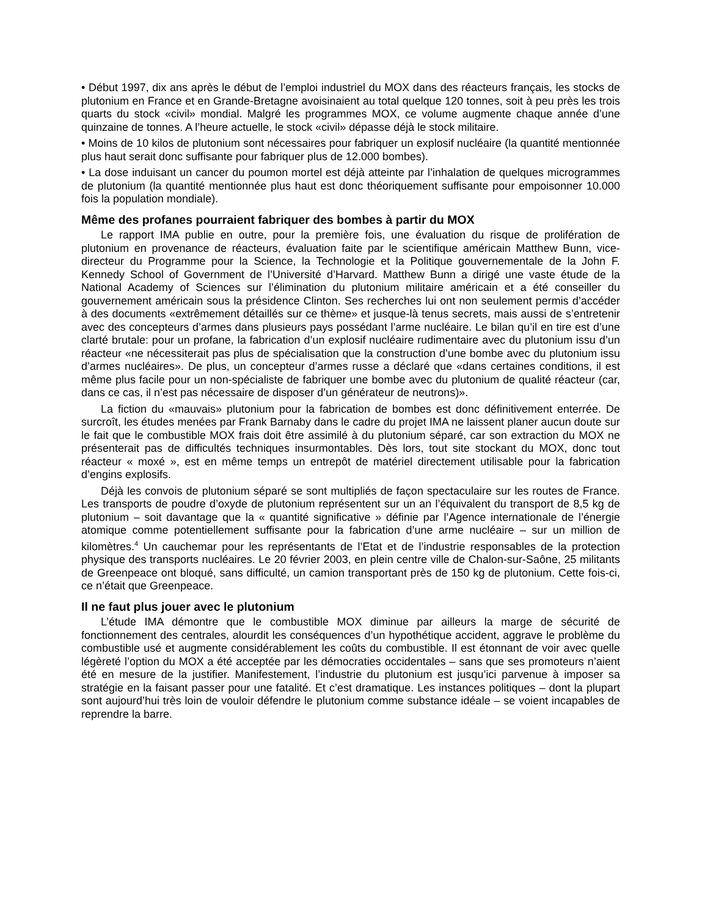• Début 1997, dix ans après le début de l’emploi industriel du MOX dans des réacteurs français, les stocks de plutonium en France et en Grande-Bretagne avoisinaient au total quelque 120 tonnes, soit à peu près les trois quarts du stock «civil» mondial. Malgré les programmes MOX, ce volume augmente chaque année d’une quinzaine de tonnes. A l’heure actuelle, le stock «civil» dépasse déjà le stock militaire.
• Moins de 10 kilos de plutonium sont nécessaires pour fabriquer un explosif nucléaire (la quantité mentionnée plus haut serait donc suffisante pour fabriquer plus de 12.000 bombes).
• La dose induisant un cancer du poumon mortel est déjà atteinte par l’inhalation de quelques microgrammes de plutonium (la quantité mentionnée plus haut est donc théoriquement suffisante pour empoisonner 10.000 fois la population mondiale).
Même des profanes pourraient fabriquer des bombes à partir du MOX
Le rapport IMA publie en outre, pour la première fois, une évaluation du risque de prolifération de plutonium en provenance de réacteurs, évaluation faite par le scientifique américain Matthew Bunn, vice-directeur du Programme pour la Science, la Technologie et la Politique gouvernementale de la John F. Kennedy School of Government de l’Université d’Harvard. Matthew Bunn a dirigé une vaste étude de la National Academy of Sciences sur l’élimination du plutonium militaire américain et a été conseiller du gouvernement américain sous la présidence Clinton. Ses recherches lui ont non seulement permis d’accéder à des documents «extrêmement détaillés sur ce thème» et jusque-là tenus secrets, mais aussi de s’entretenir avec des concepteurs d’armes dans plusieurs pays possédant l’arme nucléaire. Le bilan qu’il en tire est d’une clarté brutale: pour un profane, la fabrication d’un explosif nucléaire rudimentaire avec du plutonium issu d’un réacteur «ne nécessiterait pas plus de spécialisation que la construction d’une bombe avec du plutonium issu d’armes nucléaires». De plus, un concepteur d’armes russe a déclaré que «dans certaines conditions, il est même plus facile pour un non-spécialiste de fabriquer une bombe avec du plutonium de qualité réacteur (car, dans ce cas, il n’est pas nécessaire de disposer d’un générateur de neutrons)».
La fiction du «mauvais» plutonium pour la fabrication de bombes est donc définitivement enterrée. De surcroît, les études menées par Frank Barnaby dans le cadre du projet IMA ne laissent planer aucun doute sur le fait que le combustible MOX frais doit être assimilé à du plutonium séparé, car son extraction du MOX ne présenterait pas de difficultés techniques insurmontables. Dès lors, tout site stockant du MOX, donc tout réacteur « moxé », est en même temps un entrepôt de matériel directement utilisable pour la fabrication d’engins explosifs.
Déjà les convois de plutonium séparé se sont multipliés de façon spectaculaire sur les routes de France. Les transports de poudre d’oxyde de plutonium représentent sur un an l’équivalent du transport de 8,5 kg de plutonium – soit davantage que la « quantité significative » définie par l’Agence internationale de l’énergie atomique comme potentiellement suffisante pour la fabrication d’une arme nucléaire – sur un million de kilomètres.<sup>4</sup> Un cauchemar pour les représentants de l’Etat et de l’industrie responsables de la protection physique des transports nucléaires. Le 20 février 2003, en plein centre ville de Chalon-sur-Saône, 25 militants de Greenpeace ont bloqué, sans difficulté, un camion transportant près de 150 kg de plutonium. Cette fois-ci, ce n’était que Greenpeace.
Il ne faut plus jouer avec le plutonium
L’étude IMA démontre que le combustible MOX diminue par ailleurs la marge de sécurité de fonctionnement des centrales, alourdit les conséquences d’un hypothétique accident, aggrave le problème du combustible usé et augmente considérablement les coûts du combustible. Il est étonnant de voir avec quelle légèreté l’option du MOX a été acceptée par les démocraties occidentales – sans que ses promoteurs n’aient été en mesure de la justifier. Manifestement, l’industrie du plutonium est jusqu’ici parvenue à imposer sa stratégie en la faisant passer pour une fatalité. Et c’est dramatique. Les instances politiques – dont la plupart sont aujourd’hui très loin de vouloir défendre le plutonium comme substance idéale – se voient incapables de reprendre la barre.